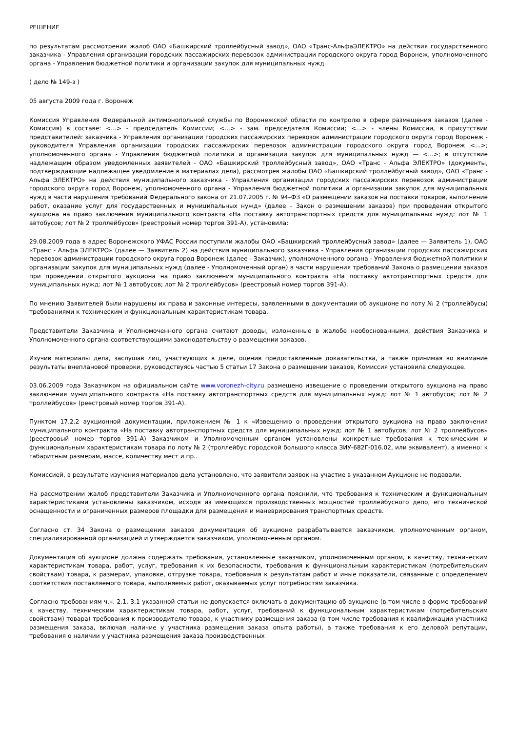РЕШЕНИЕ
по результатам рассмотрения жалоб ОАО «Башкирский троллейбусный завод», ОАО «Транс-АльфаЭЛЕКТРО» на действия государственного заказчика - Управления организации городских пассажирских перевозок администрации городского округа город Воронеж, уполномоченного органа - Управления бюджетной политики и организации закупок для муниципальных нужд
( дело № 149-з )
05 августа 2009 года г. Воронеж
Комиссия Управления Федеральной антимонопольной службы по Воронежской области по контролю в сфере размещения заказов (далее - Комиссия) в составе: <...> - председатель Комиссии; <...> - зам. председателя Комиссии; <...> - члены Комиссии, в присутствии представителей: заказчика - Управления организации городских пассажирских перевозок администрации городского округа город Воронеж - руководителя Управления организации городских пассажирских перевозок администрации городского округа город Воронеж <...>; уполномоченного органа - Управления бюджетной политики и организации закупок для муниципальных нужд — <...>; в отсутствие надлежащим образом уведомленных заявителей - ОАО «Башкирский троллейбусный завод», ОАО «Транс - Альфа ЭЛЕКТРО» (документы, подтверждающие надлежащее уведомление в материалах дела), рассмотрев жалобы ОАО «Башкирский троллейбусный завод», ОАО «Транс - Альфа ЭЛЕКТРО» на действия муниципального заказчика - Управления организации городских пассажирских перевозок администрации городского округа город Воронеж, уполномоченного органа - Управления бюджетной политики и организации закупок для муниципальных нужд в части нарушения требований Федерального закона от 21.07.2005 г. № 94–ФЗ «О размещении заказов на поставки товаров, выполнение работ, оказание услуг для государственных и муниципальных нужд» (далее – Закон о размещении заказов) при проведении открытого аукциона на право заключения муниципального контракта «На поставку автотранспортных средств для муниципальных нужд: лот № 1 автобусов; лот № 2 троллейбусов» (реестровый номер торгов 391-А), установила:
29.08.2009 года в адрес Воронежского УФАС России поступили жалобы ОАО «Башкирский троллейбусный завод» (далее — Заявитель 1), ОАО «Транс - Альфа ЭЛЕКТРО» (далее — Заявитель 2) на действия муниципального заказчика - Управления организации городских пассажирских перевозок администрации городского округа город Воронеж (далее - Заказчик), уполномоченного органа - Управления бюджетной политики и организации закупок для муниципальных нужд (далее - Уполномоченный орган) в части нарушения требований Закона о размещении заказов при проведении открытого аукциона на право заключения муниципального контракта «На поставку автотранспортных средств для муниципальных нужд: лот № 1 автобусов; лот № 2 троллейбусов» (реестровый номер торгов 391-А).
По мнению Заявителей были нарушены их права и законные интересы, заявленными в документации об аукционе по лоту № 2 (троллейбусы) требованиями к техническим и функциональным характеристикам товара.
Представители Заказчика и Уполномоченного органа считают доводы, изложенные в жалобе необоснованными, действия Заказчика и Уполномоченного органа соответствующими законодательству о размещении заказов.
Изучив материалы дела, заслушав лиц, участвующих в деле, оценив предоставленные доказательства, а также принимая во внимание результаты внеплановой проверки, руководствуясь частью 5 статьи 17 Закона о размещении заказов, Комиссия установила следующее.
03.06.2009 года Заказчиком на официальном сайте www.voronezh-city.ru размещено извещение о проведении открытого аукциона на право заключения муниципального контракта «На поставку автотранспортных средств для муниципальных нужд: лот № 1 автобусов; лот № 2 троллейбусов» (реестровый номер торгов 391-А).
Пунктом 17.2.2 аукционной документации, приложением № 1 к «Извещению о проведении открытого аукциона на право заключения муниципального контракта «На поставку автотранспортных средств для муниципальных нужд: лот № 1 автобусов; лот № 2 троллейбусов» (реестровый номер торгов 391-А) Заказчиком и Уполномоченным органом установлены конкретные требования к техническим и функциональным характеристикам товара по лоту № 2 (троллейбус городской большого класса ЗИУ-682Г-016.02, или эквивалент), а именно: к габаритным размерам, массе, количеству мест и пр..
Комиссией, в результате изучения материалов дела установлено, что заявители заявок на участие в указанном Аукционе не подавали.
На рассмотрении жалоб представители Заказчика и Уполномоченного органа пояснили, что требования к техническим и функциональным характеристиками установлены заказчиком, исходя из имеющихся производственных мощностей троллейбусного депо, его технической оснащенности и ограниченных размеров площадки для размещения и маневрирования транспортных средств.
Согласно ст. 34 Закона о размещении заказов документация об аукционе разрабатывается заказчиком, уполномоченным органом, специализированной организацией и утверждается заказчиком, уполномоченным органом.
Документация об аукционе должна содержать требования, установленные заказчиком, уполномоченным органом, к качеству, техническим характеристикам товара, работ, услуг, требования к их безопасности, требования к функциональным характеристикам (потребительским свойствам) товара, к размерам, упаковке, отгрузке товара, требования к результатам работ и иные показатели, связанные с определением соответствия поставляемого товара, выполняемых работ, оказываемых услуг потребностям заказчика.
Согласно требованиям ч.ч. 2.1, 3.1 указанной статьи не допускается включать в документацию об аукционе (в том числе в форме требований к качеству, техническим характеристикам товара, работ, услуг, требований к функциональным характеристикам (потребительским свойствам) товара) требования к производителю товара, к участнику размещения заказа (в том числе требования к квалификации участника размещения заказа, включая наличие у участника размещения заказа опыта работы), а также требования к его деловой репутации, требования о наличии у участника размещения заказа производственных